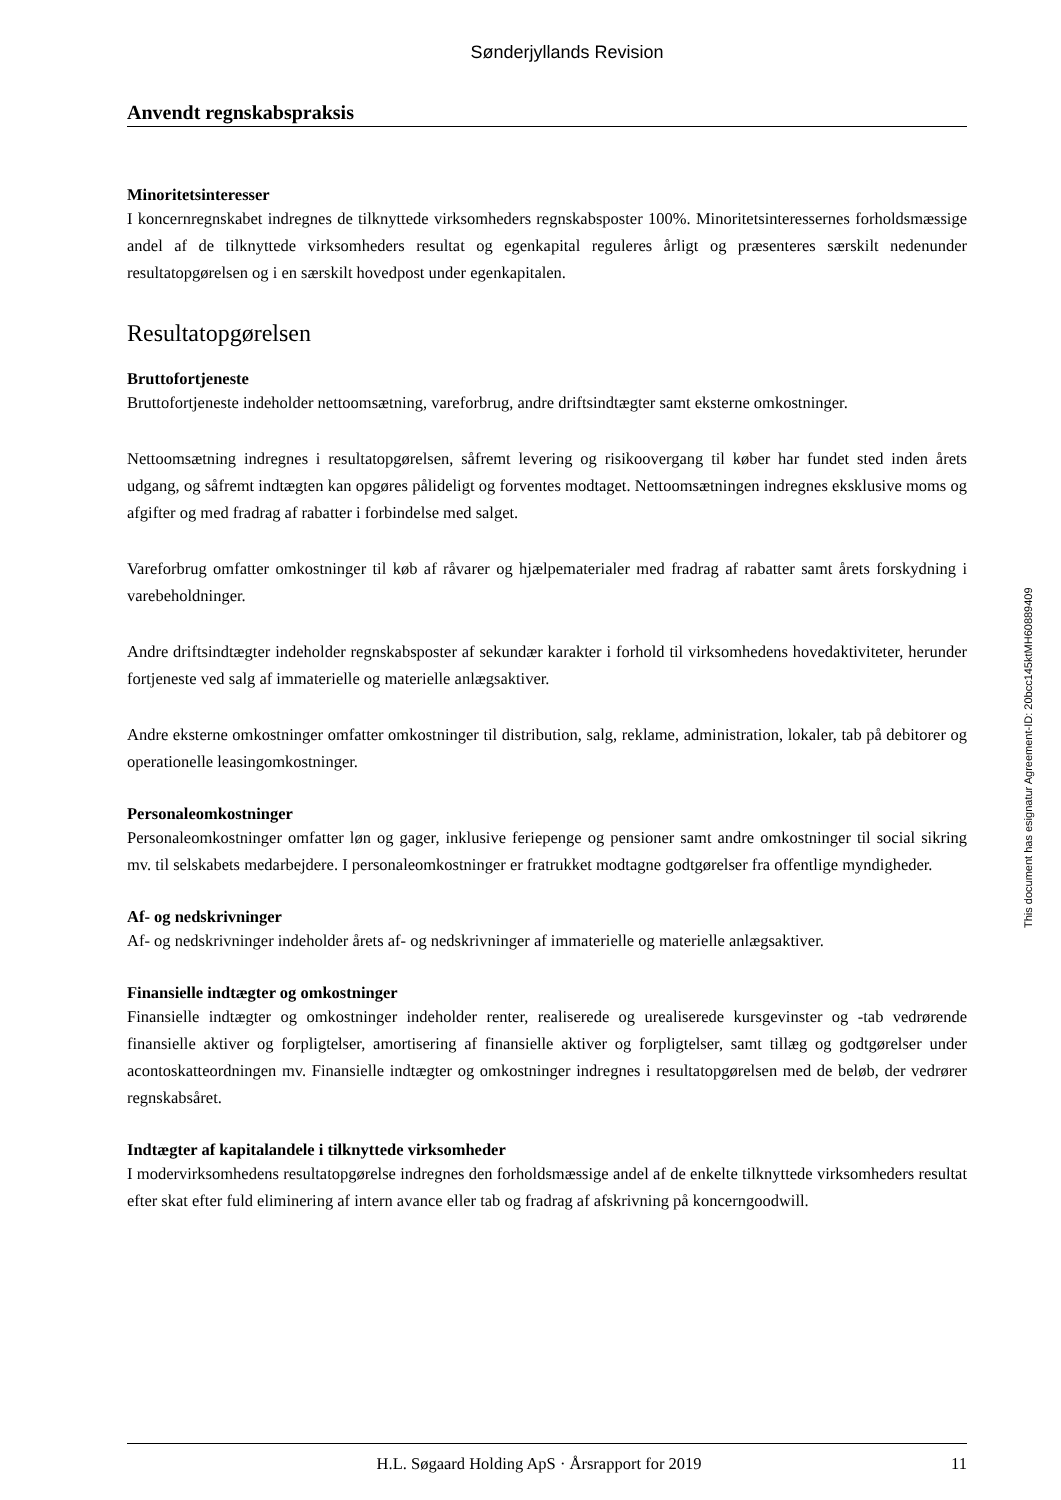Sønderjyllands Revision
Anvendt regnskabspraksis
Minoritetsinteresser
I koncernregnskabet indregnes de tilknyttede virksomheders regnskabsposter 100%. Minoritetsinteresser­nes forholdsmæssige andel af de tilknyttede virksomheders resultat og egenkapital reguleres årligt og præsenteres særskilt nedenunder resultatopgørelsen og i en særskilt hovedpost under egenkapitalen.
Resultatopgørelsen
Bruttofortjeneste
Bruttofortjeneste indeholder nettoomsætning, vareforbrug, andre driftsindtægter samt eksterne omkost­ninger.
Nettoomsætning indregnes i resultatopgørelsen, såfremt levering og risikoovergang til køber har fundet sted inden årets udgang, og såfremt indtægten kan opgøres pålideligt og forventes modtaget. Nettoomsæt­ningen indregnes eksklusive moms og afgifter og med fradrag af rabatter i forbindelse med salget.
Vareforbrug omfatter omkostninger til køb af råvarer og hjælpematerialer med fradrag af rabatter samt årets forskydning i varebeholdninger.
Andre driftsindtægter indeholder regnskabsposter af sekundær karakter i forhold til virksomhedens ho­vedaktiviteter, herunder fortjeneste ved salg af immaterielle og materielle anlægsaktiver.
Andre eksterne omkostninger omfatter omkostninger til distribution, salg, reklame, administration, loka­ler, tab på debitorer og operationelle leasingomkostninger.
Personaleomkostninger
Personaleomkostninger omfatter løn og gager, inklusive feriepenge og pensioner samt andre omkostnin­ger til social sikring mv. til selskabets medarbejdere. I personaleomkostninger er fratrukket modtagne godtgørelser fra offentlige myndigheder.
Af- og nedskrivninger
Af- og nedskrivninger indeholder årets af- og nedskrivninger af immaterielle og materielle anlægsaktiver.
Finansielle indtægter og omkostninger
Finansielle indtægter og omkostninger indeholder renter, realiserede og urealiserede kursgevinster og -tab vedrørende finansielle aktiver og forpligtelser, amortisering af finansielle aktiver og forpligtelser, samt tillæg og godtgørelser under acontoskatteordningen mv. Finansielle indtægter og omkostninger ind­regnes i resultatopgørelsen med de beløb, der vedrører regnskabsåret.
Indtægter af kapitalandele i tilknyttede virksomheder
I modervirksomhedens resultatopgørelse indregnes den forholdsmæssige andel af de enkelte tilknyttede virksomheders resultat efter skat efter fuld eliminering af intern avance eller tab og fradrag af afskrivning på koncerngoodwill.
H.L. Søgaard Holding ApS · Årsrapport for 2019 11
This document has esignatur Agreement-ID: 20bcc145ktMH60889409